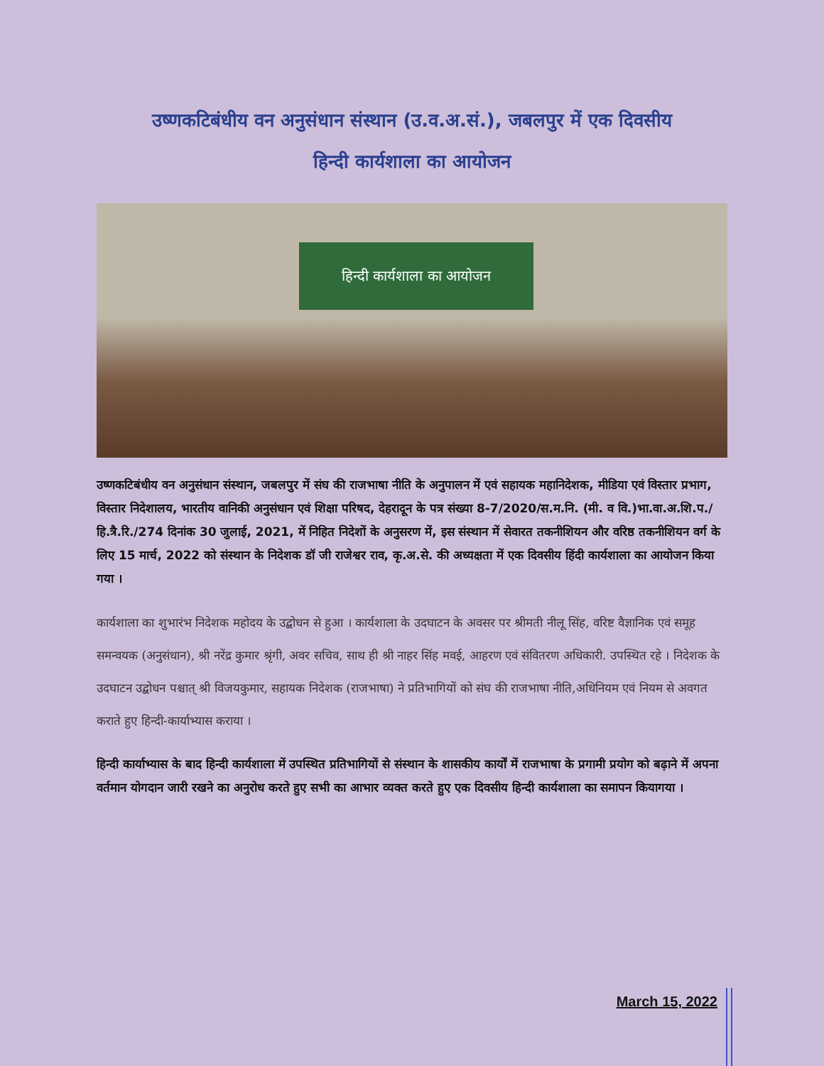उष्णकटिबंधीय वन अनुसंधान संस्थान (उ.व.अ.सं.), जबलपुर में एक दिवसीय
हिन्दी कार्यशाला का आयोजन
हिन्दी कार्यशाला का आयोजन
उष्णकटिबंधीय वन अनुसंधान संस्थान, जबलपुर में संघ की राजभाषा नीति के अनुपालन में एवं सहायक महानिदेशक, मीडिया एवं विस्तार प्रभाग, विस्तार निदेशालय, भारतीय वानिकी अनुसंधान एवं शिक्षा परिषद, देहरादून के पत्र संख्या 8-7/2020/स.म.नि. (मी. व वि.)भा.वा.अ.शि.प./हि.त्रै.रि./274 दिनांक 30 जुलाई, 2021, में निहित निदेशों के अनुसरण में, इस संस्थान में सेवारत तकनीशियन और वरिष्ठ तकनीशियन वर्ग के लिए 15 मार्च, 2022 को संस्थान के निदेशक डॉ जी राजेश्वर राव, कृ.अ.से. की अध्यक्षता में एक दिवसीय हिंदी कार्यशाला का आयोजन किया गया ।
कार्यशाला का शुभारंभ निदेशक महोदय के उद्बोधन से हुआ । कार्यशाला के उदघाटन के अवसर पर श्रीमती नीलू सिंह, वरिष्ट वैज्ञानिक एवं समूह समन्वयक (अनुसंधान), श्री नरेंद्र कुमार श्रृंगी, अवर सचिव, साथ ही श्री नाहर सिंह मवई, आहरण एवं संवितरण अधिकारी. उपस्थित रहे । निदेशक के उदघाटन उद्बोधन पश्चात् श्री विजयकुमार, सहायक निदेशक (राजभाषा) ने प्रतिभागियों को संघ की राजभाषा नीति,अधिनियम एवं नियम से अवगत कराते हुए हिन्दी-कार्याभ्यास कराया ।
हिन्दी कार्याभ्यास के बाद हिन्दी कार्यशाला में उपस्थित प्रतिभागियों से संस्थान के शासकीय कार्यों में राजभाषा के प्रगामी प्रयोग को बढ़ाने में अपना वर्तमान योगदान जारी रखने का अनुरोध करते हुए सभी का आभार व्यक्त करते हुए एक दिवसीय हिन्दी कार्यशाला का समापन कियागया ।
March 15, 2022